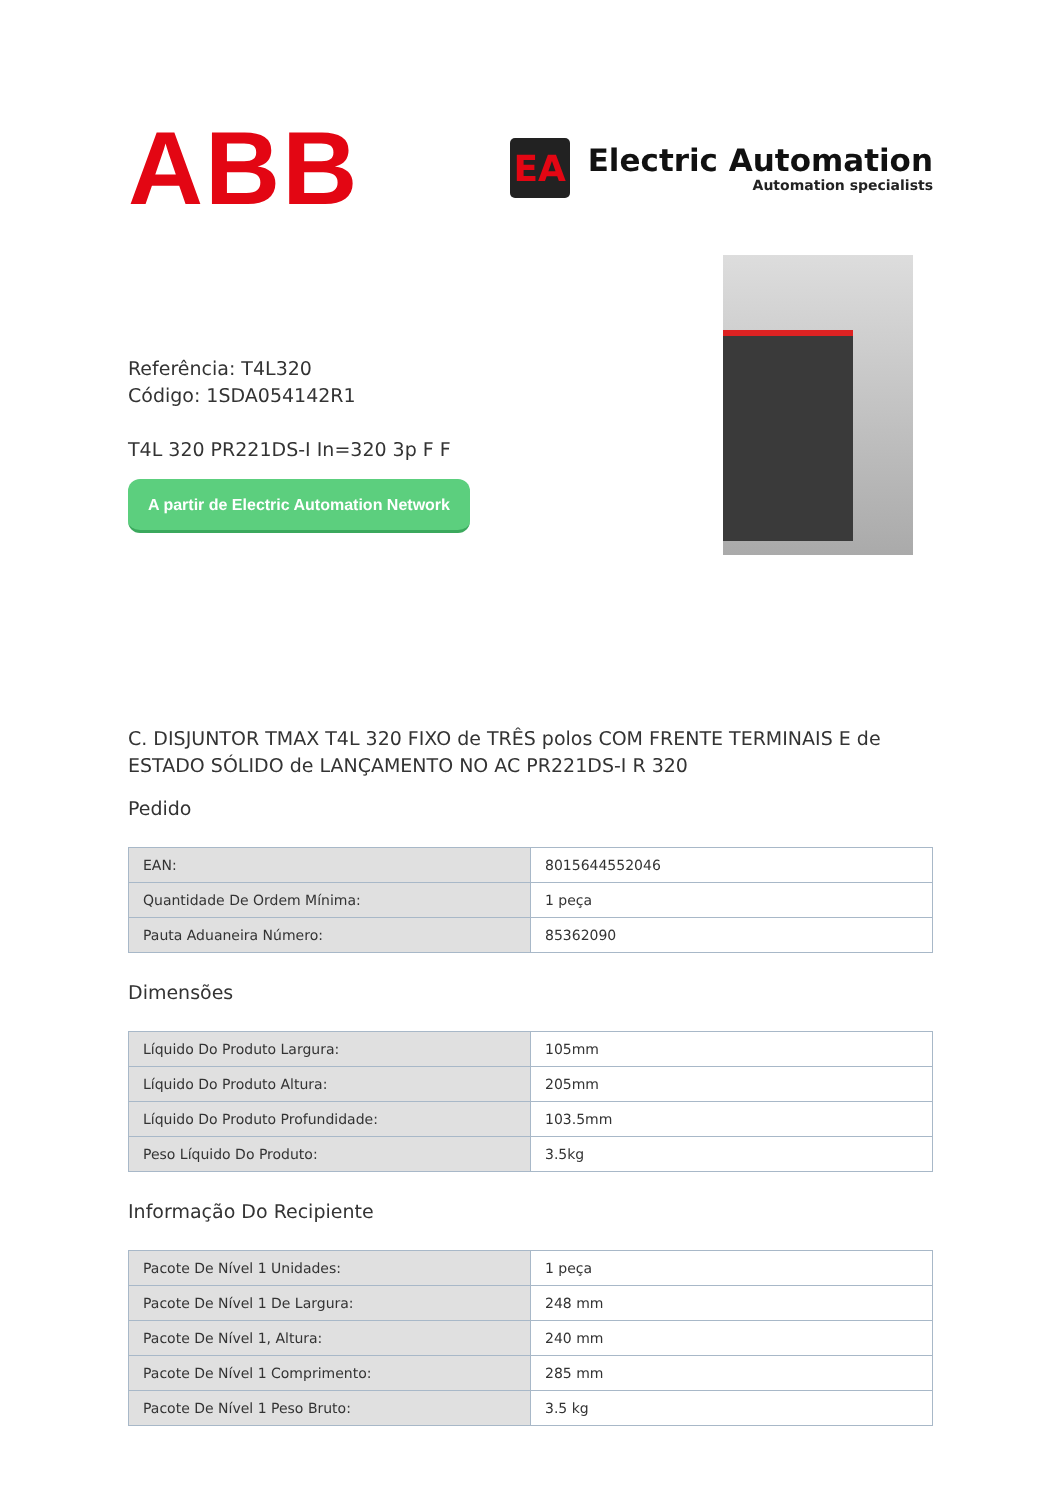ABB
EA
Electric Automation
Automation specialists
Referência: T4L320
Código: 1SDA054142R1
T4L 320 PR221DS-I In=320 3p F F
A partir de Electric Automation Network
C. DISJUNTOR TMAX T4L 320 FIXO de TRÊS polos COM FRENTE TERMINAIS E de ESTADO SÓLIDO de LANÇAMENTO NO AC PR221DS-I R 320
Pedido
| EAN: | 8015644552046 |
| Quantidade De Ordem Mínima: | 1 peça |
| Pauta Aduaneira Número: | 85362090 |
Dimensões
| Líquido Do Produto Largura: | 105mm |
| Líquido Do Produto Altura: | 205mm |
| Líquido Do Produto Profundidade: | 103.5mm |
| Peso Líquido Do Produto: | 3.5kg |
Informação Do Recipiente
| Pacote De Nível 1 Unidades: | 1 peça |
| Pacote De Nível 1 De Largura: | 248 mm |
| Pacote De Nível 1, Altura: | 240 mm |
| Pacote De Nível 1 Comprimento: | 285 mm |
| Pacote De Nível 1 Peso Bruto: | 3.5 kg |